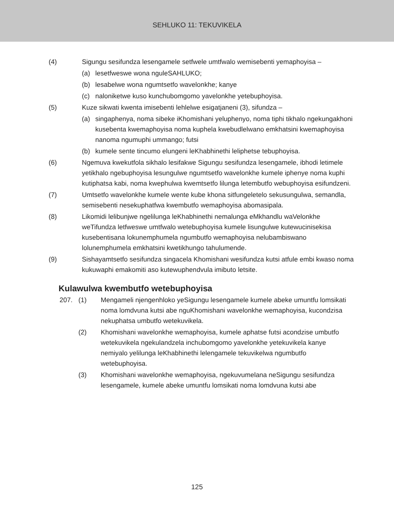SEHLUKO 11: TEKUVIKELA
(4) Sigungu sesifundza lesengamele setfwele umtfwalo wemisebenti yemaphoyisa –
(a) lesetfweswe wona nguleSAHLUKO;
(b) lesabelwe wona ngumtsetfo wavelonkhe; kanye
(c) naloniketwe kuso kunchubomgomo yavelonkhe yetebuphoyisa.
(5) Kuze sikwati kwenta imisebenti lehlelwe esigatjaneni (3), sifundza –
(a) singaphenya, noma sibeke iKhomishani yeluphenyo, noma tiphi tikhalo ngekungakhoni kusebenta kwemaphoyisa noma kuphela kwebudlelwano emkhatsini kwemaphoyisa nanoma ngumuphi ummango; futsi
(b) kumele sente tincumo elungeni leKhabhinethi leliphetse tebuphoyisa.
(6) Ngemuva kwekutfola sikhalo lesifakwe Sigungu sesifundza lesengamele, ibhodi letimele yetikhalo ngebuphoyisa lesungulwe ngumtsetfo wavelonkhe kumele iphenye noma kuphi kutiphatsa kabi, noma kwephulwa kwemtsetfo lilunga letembutfo webuphoyisa esifundzeni.
(7) Umtsetfo wavelonkhe kumele wente kube khona sitfungeletelo sekusungulwa, semandla, semisebenti nesekuphatfwa kwembutfo wemaphoyisa abomasipala.
(8) Likomidi lelibunjwe ngelilunga leKhabhinethi nemalunga eMkhandlu waVelonkhe weTifundza letfweswe umtfwalo wetebuphoyisa kumele lisungulwe kutewucinisekisa kusebentisana lokunemphumela ngumbutfo wemaphoyisa nelubambiswano lolunemphumela emkhatsini kwetikhungo tahulumende.
(9) Sishayamtsetfo sesifundza singacela Khomishani wesifundza kutsi atfule embi kwaso noma kukuwaphi emakomiti aso kutewuphendvula imibuto letsite.
Kulawulwa kwembutfo wetebuphoyisa
207. (1) Mengameli njengenhloko yeSigungu lesengamele kumele abeke umuntfu lomsikati noma lomdvuna kutsi abe nguKhomishani wavelonkhe wemaphoyisa, kucondzisa nekuphatsa umbutfo wetekuvikela.
(2) Khomishani wavelonkhe wemaphoyisa, kumele aphatse futsi acondzise umbutfo wetekuvikela ngekulandzela inchubomgomo yavelonkhe yetekuvikela kanye nemiyalo yelilunga leKhabhinethi lelengamele tekuvikelwa ngumbutfo wetebuphoyisa.
(3) Khomishani wavelonkhe wemaphoyisa, ngekuvumelana neSigungu sesifundza lesengamele, kumele abeke umuntfu lomsikati noma lomdvuna kutsi abe
125